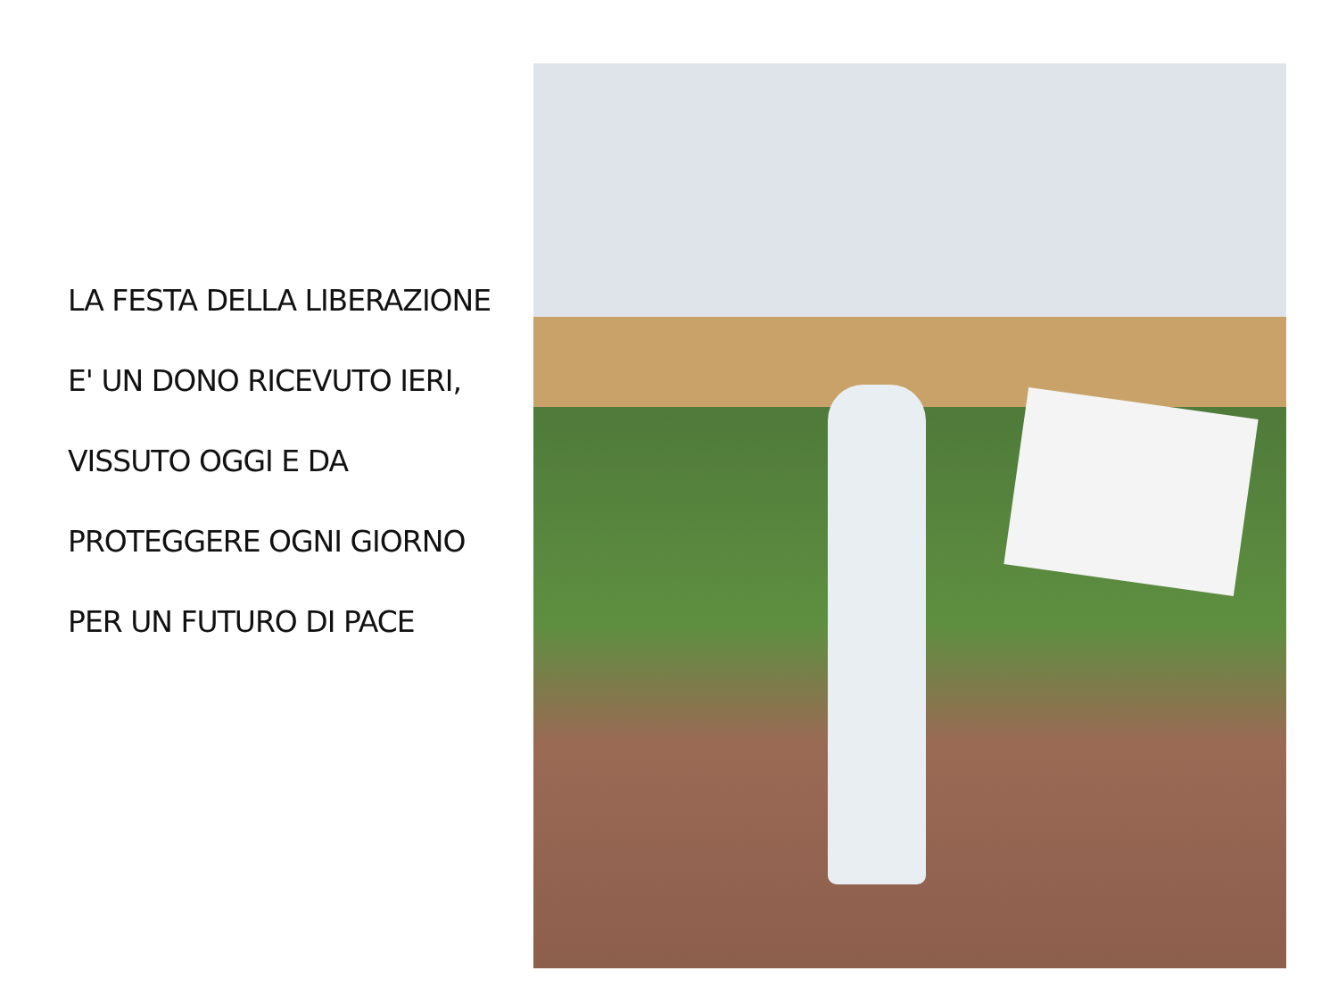LA FESTA DELLA LIBERAZIONE
E' UN DONO RICEVUTO IERI,
VISSUTO OGGI E DA
PROTEGGERE OGNI GIORNO
PER UN FUTURO DI PACE